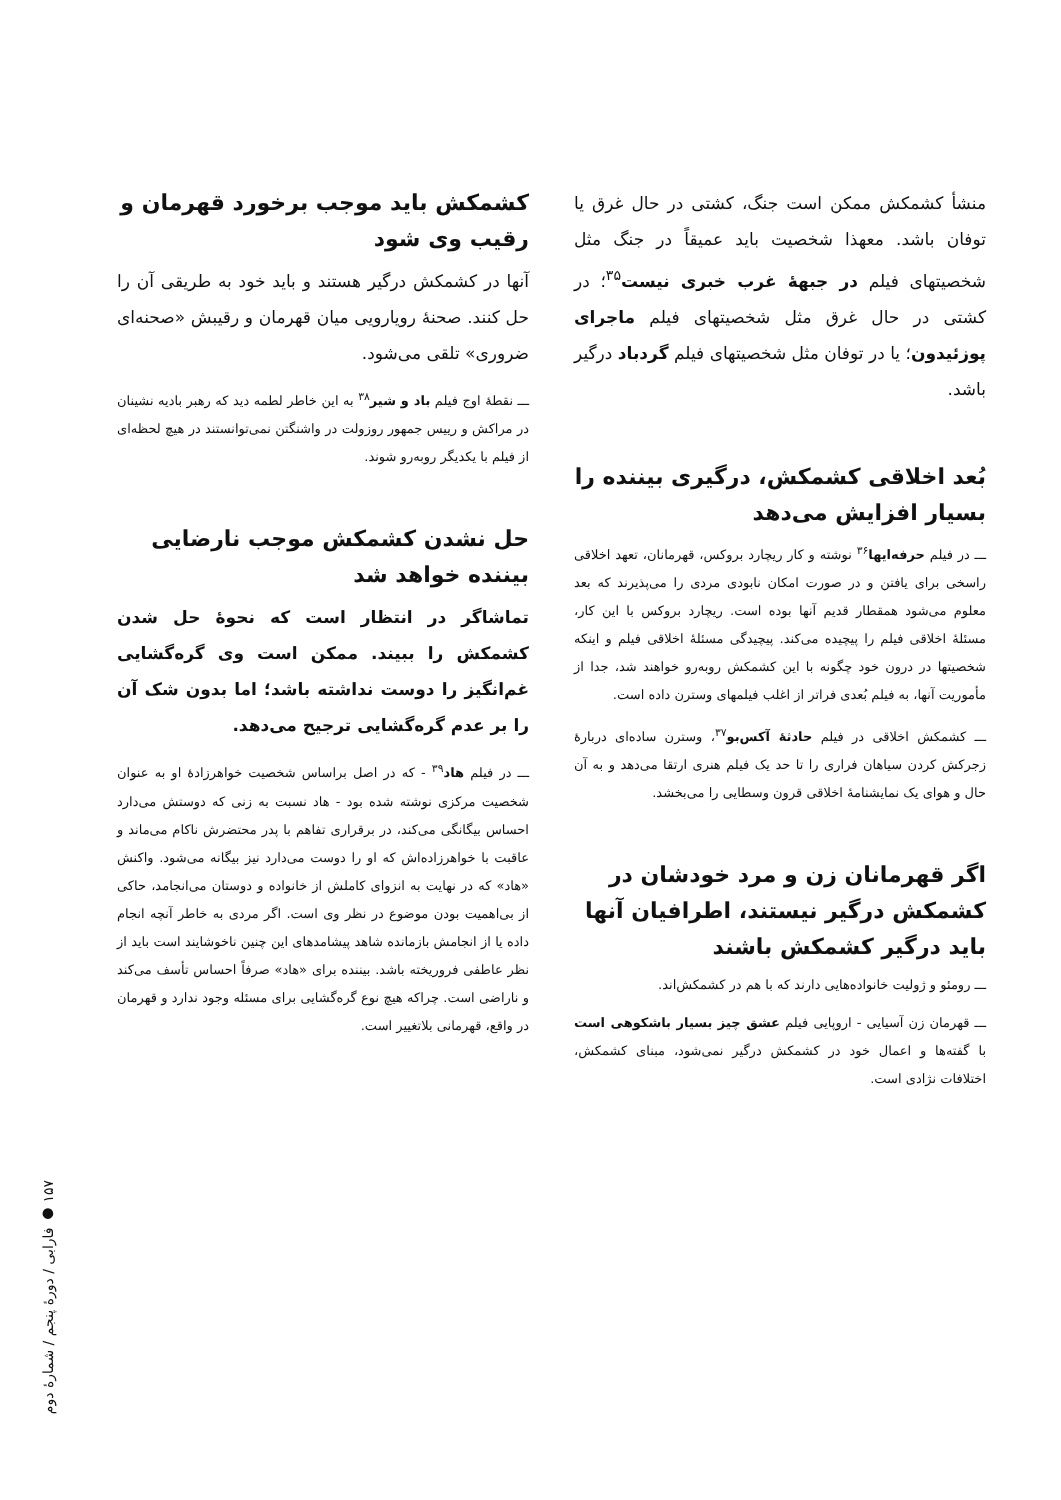منشأ کشمکش ممکن است جنگ، کشتی در حال غرق یا توفان باشد. معهذا شخصیت باید عمیقاً در جنگ مثل شخصیتهای فیلم در جبههٔ غرب خبری نیست<sup>۳۵</sup>؛ در کشتی در حال غرق مثل شخصیتهای فیلم ماجرای پوزئیدون؛ یا در توفان مثل شخصیتهای فیلم گردباد درگیر باشد.
بُعد اخلاقی کشمکش، درگیری بیننده را بسیار افزایش می‌دهد
ـــ در فیلم حرفه‌ایها<sup>۳۶</sup> نوشته و کار ریچارد بروکس، قهرمانان، تعهد اخلاقی راسخی برای یافتن و در صورت امکان نابودی مردی را می‌پذیرند که بعد معلوم می‌شود همقطار قدیم آنها بوده است. ریچارد بروکس با این کار، مسئلهٔ اخلاقی فیلم را پیچیده می‌کند. پیچیدگی مسئلهٔ اخلاقی فیلم و اینکه شخصیتها در درون خود چگونه با این کشمکش روبه‌رو خواهند شد، جدا از مأموریت آنها، به فیلم بُعدی فراتر از اغلب فیلمهای وسترن داده است.
ـــ کشمکش اخلاقی در فیلم حادثهٔ آکس‌بو<sup>۳۷</sup>، وسترن ساده‌ای دربارهٔ زجرکش کردن سیاهان فراری را تا حد یک فیلم هنری ارتقا می‌دهد و به آن حال و هوای یک نمایشنامهٔ اخلاقی قرون وسطایی را می‌بخشد.
اگر قهرمانان زن و مرد خودشان در کشمکش درگیر نیستند، اطرافیان آنها باید درگیر کشمکش باشند
ـــ رومئو و ژولیت خانواده‌هایی دارند که با هم در کشمکش‌اند.
ـــ قهرمان زن آسیایی - اروپایی فیلم عشق چیز بسیار باشکوهی است با گفته‌ها و اعمال خود در کشمکش درگیر نمی‌شود، مبنای کشمکش، اختلافات نژادی است.
کشمکش باید موجب برخورد قهرمان و رقیب وی شود
آنها در کشمکش درگیر هستند و باید خود به طریقی آن را حل کنند. صحنهٔ رویارویی میان قهرمان و رقیبش «صحنه‌ای ضروری» تلقی می‌شود.
ـــ نقطهٔ اوج فیلم باد و شیر<sup>۳۸</sup> به این خاطر لطمه دید که رهبر بادیه نشینان در مراکش و رییس جمهور روزولت در واشنگتن نمی‌توانستند در هیچ لحظه‌ای از فیلم با یکدیگر روبه‌رو شوند.
حل نشدن کشمکش موجب نارضایی بیننده خواهد شد
تماشاگر در انتظار است که نحوهٔ حل شدن کشمکش را ببیند. ممکن است وی گره‌گشایی غم‌انگیز را دوست نداشته باشد؛ اما بدون شک آن را بر عدم گره‌گشایی ترجیح می‌دهد.
ـــ در فیلم هاد<sup>۳۹</sup> - که در اصل براساس شخصیت خواهرزادهٔ او به عنوان شخصیت مرکزی نوشته شده بود - هاد نسبت به زنی که دوستش می‌دارد احساس بیگانگی می‌کند، در برقراری تفاهم با پدر محتضرش ناکام می‌ماند و عاقبت با خواهرزاده‌اش که او را دوست می‌دارد نیز بیگانه می‌شود. واکنش «هاد» که در نهایت به انزوای کاملش از خانواده و دوستان می‌انجامد، حاکی از بی‌اهمیت بودن موضوع در نظر وی است. اگر مردی به خاطر آنچه انجام داده یا از انجامش بازمانده شاهد پیشامدهای این چنین ناخوشایند است باید از نظر عاطفی فروریخته باشد. بیننده برای «هاد» صرفاً احساس تأسف می‌کند و ناراضی است. چراکه هیچ نوع گره‌گشایی برای مسئله وجود ندارد و قهرمان در واقع، قهرمانی بلاتغییر است.
۱۵۷ ● فارابی / دورهٔ پنجم / شمارهٔ دوم